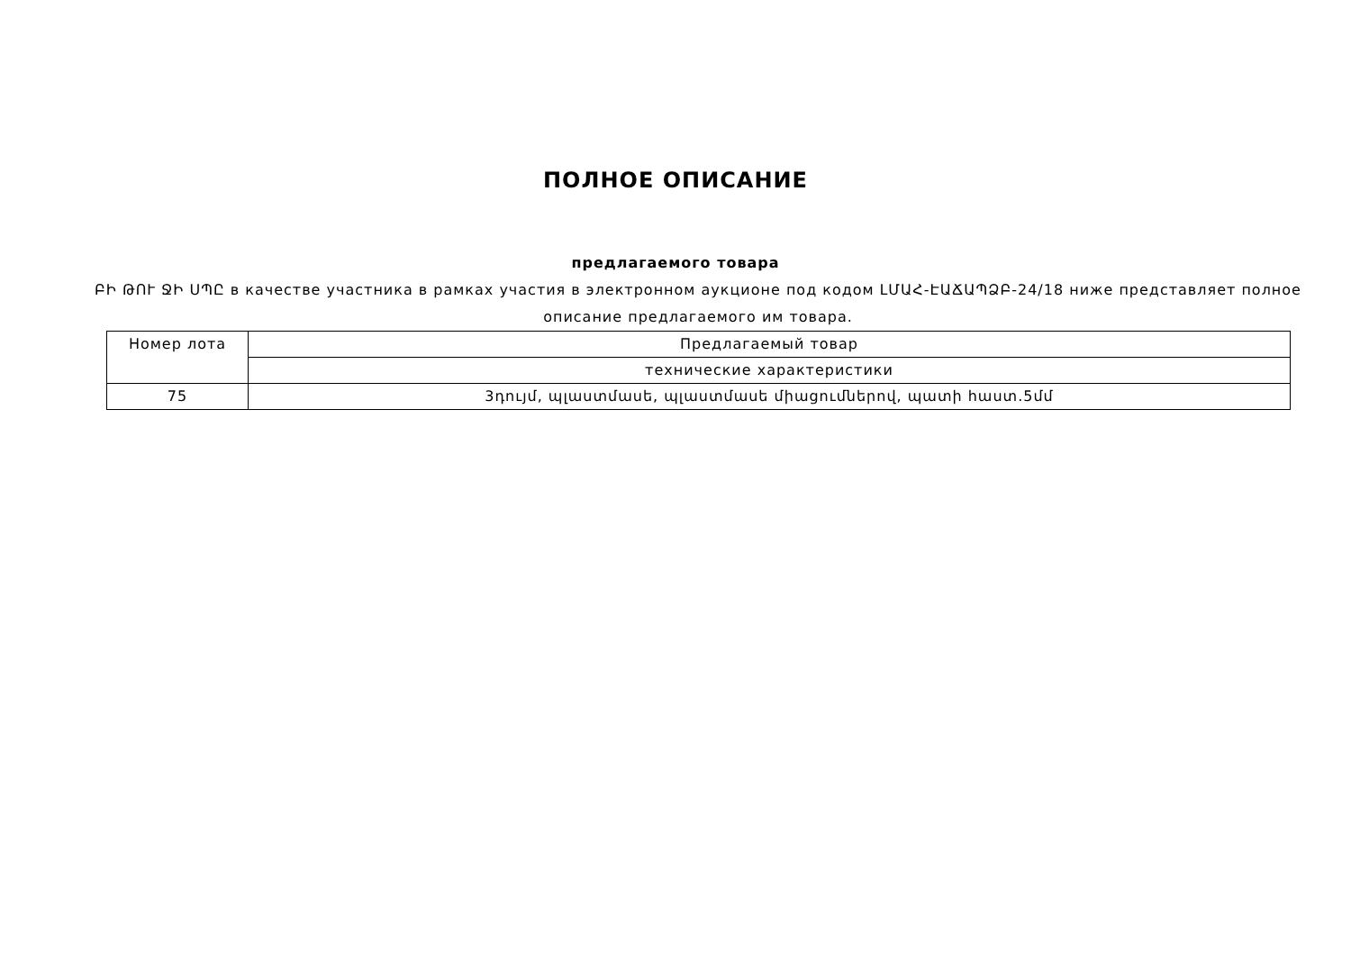ПОЛНОЕ ОПИСАНИЕ
предлагаемого товара
ԲԻ ԹՈՒ ՋԻ ՍՊԸ в качестве участника в рамках участия в электронном аукционе под кодом ԼՄԱՀ-ԷԱՃԱՊՁԲ-24/18 ниже представляет полное описание предлагаемого им товара.
| Номер лота | Предлагаемый товар |
| | технические характеристики |
| 75 | 3դույմ, պլաստմասե, պլաստմասե միացումներով, պատի հաստ.5մմ |